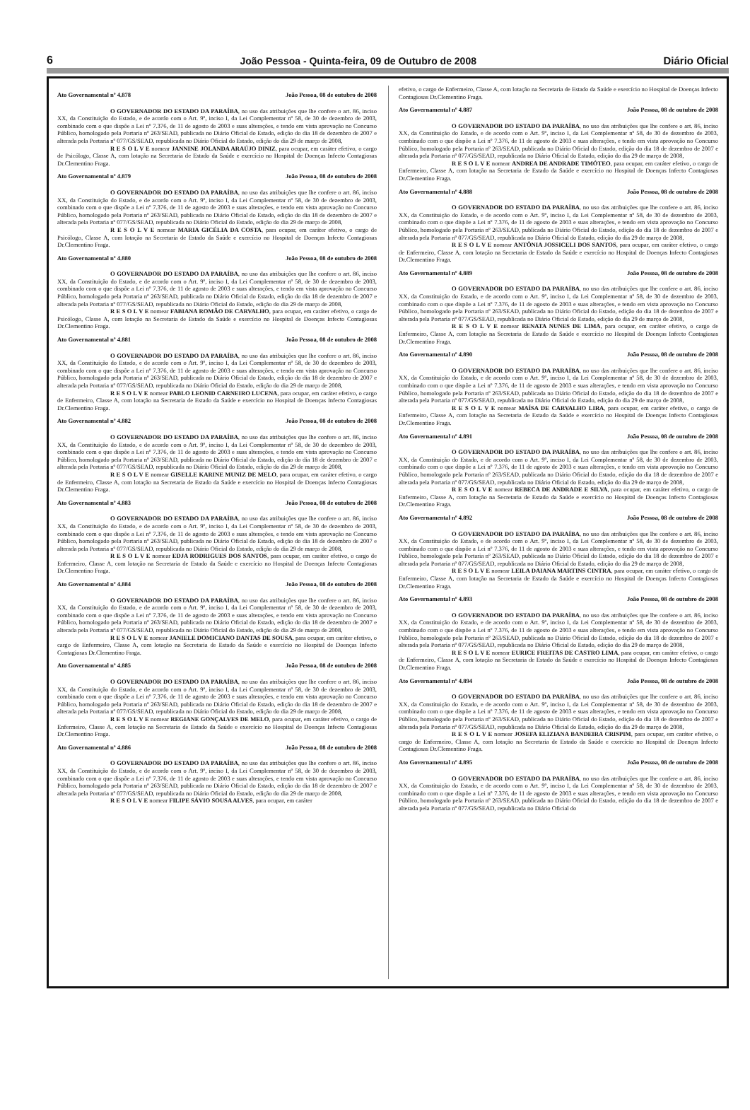6 João Pessoa - Quinta-feira, 09 de Outubro de 2008 Diário Oficial
Ato Governamental nº 4.878 João Pessoa, 08 de outubro de 2008
O GOVERNADOR DO ESTADO DA PARAÍBA, no uso das atribuições que lhe confere o art. 86, inciso XX, da Constituição do Estado, e de acordo com o Art. 9º, inciso I, da Lei Complementar nº 58, de 30 de dezembro de 2003, combinado com o que dispõe a Lei nº 7.376, de 11 de agosto de 2003 e suas alterações, e tendo em vista aprovação no Concurso Público, homologado pela Portaria nº 263/SEAD, publicada no Diário Oficial do Estado, edição do dia 18 de dezembro de 2007 e alterada pela Portaria nº 077/GS/SEAD, republicada no Diário Oficial do Estado, edição do dia 29 de março de 2008,
R E S O L V E nomear JANNINE JOLANDA ARAÚJO DINIZ, para ocupar, em caráter efetivo, o cargo de Psicólogo, Classe A, com lotação na Secretaria de Estado da Saúde e exercício no Hospital de Doenças Infecto Contagiosas Dr.Clementino Fraga.
Ato Governamental nº 4.879 João Pessoa, 08 de outubro de 2008
O GOVERNADOR DO ESTADO DA PARAÍBA, no uso das atribuições que lhe confere o art. 86, inciso XX, da Constituição do Estado, e de acordo com o Art. 9º, inciso I, da Lei Complementar nº 58, de 30 de dezembro de 2003, combinado com o que dispõe a Lei nº 7.376, de 11 de agosto de 2003 e suas alterações, e tendo em vista aprovação no Concurso Público, homologado pela Portaria nº 263/SEAD, publicada no Diário Oficial do Estado, edição do dia 18 de dezembro de 2007 e alterada pela Portaria nº 077/GS/SEAD, republicada no Diário Oficial do Estado, edição do dia 29 de março de 2008,
R E S O L V E nomear MARIA GICÉLIA DA COSTA, para ocupar, em caráter efetivo, o cargo de Psicólogo, Classe A, com lotação na Secretaria de Estado da Saúde e exercício no Hospital de Doenças Infecto Contagiosas Dr.Clementino Fraga.
Ato Governamental nº 4.880 João Pessoa, 08 de outubro de 2008
O GOVERNADOR DO ESTADO DA PARAÍBA, no uso das atribuições que lhe confere o art. 86, inciso XX, da Constituição do Estado, e de acordo com o Art. 9º, inciso I, da Lei Complementar nº 58, de 30 de dezembro de 2003, combinado com o que dispõe a Lei nº 7.376, de 11 de agosto de 2003 e suas alterações, e tendo em vista aprovação no Concurso Público, homologado pela Portaria nº 263/SEAD, publicada no Diário Oficial do Estado, edição do dia 18 de dezembro de 2007 e alterada pela Portaria nº 077/GS/SEAD, republicada no Diário Oficial do Estado, edição do dia 29 de março de 2008,
R E S O L V E nomear FABIANA ROMÃO DE CARVALHO, para ocupar, em caráter efetivo, o cargo de Psicólogo, Classe A, com lotação na Secretaria de Estado da Saúde e exercício no Hospital de Doenças Infecto Contagiosas Dr.Clementino Fraga.
Ato Governamental nº 4.881 João Pessoa, 08 de outubro de 2008
O GOVERNADOR DO ESTADO DA PARAÍBA, no uso das atribuições que lhe confere o art. 86, inciso XX, da Constituição do Estado, e de acordo com o Art. 9º, inciso I, da Lei Complementar nº 58, de 30 de dezembro de 2003, combinado com o que dispõe a Lei nº 7.376, de 11 de agosto de 2003 e suas alterações, e tendo em vista aprovação no Concurso Público, homologado pela Portaria nº 263/SEAD, publicada no Diário Oficial do Estado, edição do dia 18 de dezembro de 2007 e alterada pela Portaria nº 077/GS/SEAD, republicada no Diário Oficial do Estado, edição do dia 29 de março de 2008,
R E S O L V E nomear PABLO LEONID CARNEIRO LUCENA, para ocupar, em caráter efetivo, o cargo de Enfermeiro, Classe A, com lotação na Secretaria de Estado da Saúde e exercício no Hospital de Doenças Infecto Contagiosas Dr.Clementino Fraga.
Ato Governamental nº 4.882 João Pessoa, 08 de outubro de 2008
O GOVERNADOR DO ESTADO DA PARAÍBA, no uso das atribuições que lhe confere o art. 86, inciso XX, da Constituição do Estado, e de acordo com o Art. 9º, inciso I, da Lei Complementar nº 58, de 30 de dezembro de 2003, combinado com o que dispõe a Lei nº 7.376, de 11 de agosto de 2003 e suas alterações, e tendo em vista aprovação no Concurso Público, homologado pela Portaria nº 263/SEAD, publicada no Diário Oficial do Estado, edição do dia 18 de dezembro de 2007 e alterada pela Portaria nº 077/GS/SEAD, republicada no Diário Oficial do Estado, edição do dia 29 de março de 2008,
R E S O L V E nomear GISELLE KARINE MUNIZ DE MELO, para ocupar, em caráter efetivo, o cargo de Enfermeiro, Classe A, com lotação na Secretaria de Estado da Saúde e exercício no Hospital de Doenças Infecto Contagiosas Dr.Clementino Fraga.
Ato Governamental nº 4.883 João Pessoa, 08 de outubro de 2008
O GOVERNADOR DO ESTADO DA PARAÍBA, no uso das atribuições que lhe confere o art. 86, inciso XX, da Constituição do Estado, e de acordo com o Art. 9º, inciso I, da Lei Complementar nº 58, de 30 de dezembro de 2003, combinado com o que dispõe a Lei nº 7.376, de 11 de agosto de 2003 e suas alterações, e tendo em vista aprovação no Concurso Público, homologado pela Portaria nº 263/SEAD, publicada no Diário Oficial do Estado, edição do dia 18 de dezembro de 2007 e alterada pela Portaria nº 077/GS/SEAD, republicada no Diário Oficial do Estado, edição do dia 29 de março de 2008,
R E S O L V E nomear EDJA RODRIGUES DOS SANTOS, para ocupar, em caráter efetivo, o cargo de Enfermeiro, Classe A, com lotação na Secretaria de Estado da Saúde e exercício no Hospital de Doenças Infecto Contagiosas Dr.Clementino Fraga.
Ato Governamental nº 4.884 João Pessoa, 08 de outubro de 2008
O GOVERNADOR DO ESTADO DA PARAÍBA, no uso das atribuições que lhe confere o art. 86, inciso XX, da Constituição do Estado, e de acordo com o Art. 9º, inciso I, da Lei Complementar nº 58, de 30 de dezembro de 2003, combinado com o que dispõe a Lei nº 7.376, de 11 de agosto de 2003 e suas alterações, e tendo em vista aprovação no Concurso Público, homologado pela Portaria nº 263/SEAD, publicada no Diário Oficial do Estado, edição do dia 18 de dezembro de 2007 e alterada pela Portaria nº 077/GS/SEAD, republicada no Diário Oficial do Estado, edição do dia 29 de março de 2008,
R E S O L V E nomear JANIELE DOMICIANO DANTAS DE SOUSA, para ocupar, em caráter efetivo, o cargo de Enfermeiro, Classe A, com lotação na Secretaria de Estado da Saúde e exercício no Hospital de Doenças Infecto Contagiosas Dr.Clementino Fraga.
Ato Governamental nº 4.885 João Pessoa, 08 de outubro de 2008
O GOVERNADOR DO ESTADO DA PARAÍBA, no uso das atribuições que lhe confere o art. 86, inciso XX, da Constituição do Estado, e de acordo com o Art. 9º, inciso I, da Lei Complementar nº 58, de 30 de dezembro de 2003, combinado com o que dispõe a Lei nº 7.376, de 11 de agosto de 2003 e suas alterações, e tendo em vista aprovação no Concurso Público, homologado pela Portaria nº 263/SEAD, publicada no Diário Oficial do Estado, edição do dia 18 de dezembro de 2007 e alterada pela Portaria nº 077/GS/SEAD, republicada no Diário Oficial do Estado, edição do dia 29 de março de 2008,
R E S O L V E nomear REGIANE GONÇALVES DE MELO, para ocupar, em caráter efetivo, o cargo de Enfermeiro, Classe A, com lotação na Secretaria de Estado da Saúde e exercício no Hospital de Doenças Infecto Contagiosas Dr.Clementino Fraga.
Ato Governamental nº 4.886 João Pessoa, 08 de outubro de 2008
O GOVERNADOR DO ESTADO DA PARAÍBA, no uso das atribuições que lhe confere o art. 86, inciso XX, da Constituição do Estado, e de acordo com o Art. 9º, inciso I, da Lei Complementar nº 58, de 30 de dezembro de 2003, combinado com o que dispõe a Lei nº 7.376, de 11 de agosto de 2003 e suas alterações, e tendo em vista aprovação no Concurso Público, homologado pela Portaria nº 263/SEAD, publicada no Diário Oficial do Estado, edição do dia 18 de dezembro de 2007 e alterada pela Portaria nº 077/GS/SEAD, republicada no Diário Oficial do Estado, edição do dia 29 de março de 2008,
R E S O L V E nomear FILIPE SÁVIO SOUSA ALVES, para ocupar, em caráter
efetivo, o cargo de Enfermeiro, Classe A, com lotação na Secretaria de Estado da Saúde e exercício no Hospital de Doenças Infecto Contagiosas Dr.Clementino Fraga.
Ato Governamental nº 4.887 João Pessoa, 08 de outubro de 2008
O GOVERNADOR DO ESTADO DA PARAÍBA, no uso das atribuições que lhe confere o art. 86, inciso XX, da Constituição do Estado, e de acordo com o Art. 9º, inciso I, da Lei Complementar nº 58, de 30 de dezembro de 2003, combinado com o que dispõe a Lei nº 7.376, de 11 de agosto de 2003 e suas alterações, e tendo em vista aprovação no Concurso Público, homologado pela Portaria nº 263/SEAD, publicada no Diário Oficial do Estado, edição do dia 18 de dezembro de 2007 e alterada pela Portaria nº 077/GS/SEAD, republicada no Diário Oficial do Estado, edição do dia 29 de março de 2008,
R E S O L V E nomear ANDREA DE ANDRADE TIMÓTEO, para ocupar, em caráter efetivo, o cargo de Enfermeiro, Classe A, com lotação na Secretaria de Estado da Saúde e exercício no Hospital de Doenças Infecto Contagiosas Dr.Clementino Fraga.
Ato Governamental nº 4.888 João Pessoa, 08 de outubro de 2008
O GOVERNADOR DO ESTADO DA PARAÍBA, no uso das atribuições que lhe confere o art. 86, inciso XX, da Constituição do Estado, e de acordo com o Art. 9º, inciso I, da Lei Complementar nº 58, de 30 de dezembro de 2003, combinado com o que dispõe a Lei nº 7.376, de 11 de agosto de 2003 e suas alterações, e tendo em vista aprovação no Concurso Público, homologado pela Portaria nº 263/SEAD, publicada no Diário Oficial do Estado, edição do dia 18 de dezembro de 2007 e alterada pela Portaria nº 077/GS/SEAD, republicada no Diário Oficial do Estado, edição do dia 29 de março de 2008,
R E S O L V E nomear ANTÔNIA JOSSICELI DOS SANTOS, para ocupar, em caráter efetivo, o cargo de Enfermeiro, Classe A, com lotação na Secretaria de Estado da Saúde e exercício no Hospital de Doenças Infecto Contagiosas Dr.Clementino Fraga.
Ato Governamental nº 4.889 João Pessoa, 08 de outubro de 2008
O GOVERNADOR DO ESTADO DA PARAÍBA, no uso das atribuições que lhe confere o art. 86, inciso XX, da Constituição do Estado, e de acordo com o Art. 9º, inciso I, da Lei Complementar nº 58, de 30 de dezembro de 2003, combinado com o que dispõe a Lei nº 7.376, de 11 de agosto de 2003 e suas alterações, e tendo em vista aprovação no Concurso Público, homologado pela Portaria nº 263/SEAD, publicada no Diário Oficial do Estado, edição do dia 18 de dezembro de 2007 e alterada pela Portaria nº 077/GS/SEAD, republicada no Diário Oficial do Estado, edição do dia 29 de março de 2008,
R E S O L V E nomear RENATA NUNES DE LIMA, para ocupar, em caráter efetivo, o cargo de Enfermeiro, Classe A, com lotação na Secretaria de Estado da Saúde e exercício no Hospital de Doenças Infecto Contagiosas Dr.Clementino Fraga.
Ato Governamental nº 4.890 João Pessoa, 08 de outubro de 2008
O GOVERNADOR DO ESTADO DA PARAÍBA, no uso das atribuições que lhe confere o art. 86, inciso XX, da Constituição do Estado, e de acordo com o Art. 9º, inciso I, da Lei Complementar nº 58, de 30 de dezembro de 2003, combinado com o que dispõe a Lei nº 7.376, de 11 de agosto de 2003 e suas alterações, e tendo em vista aprovação no Concurso Público, homologado pela Portaria nº 263/SEAD, publicada no Diário Oficial do Estado, edição do dia 18 de dezembro de 2007 e alterada pela Portaria nº 077/GS/SEAD, republicada no Diário Oficial do Estado, edição do dia 29 de março de 2008,
R E S O L V E nomear MAÍSA DE CARVALHO LIRA, para ocupar, em caráter efetivo, o cargo de Enfermeiro, Classe A, com lotação na Secretaria de Estado da Saúde e exercício no Hospital de Doenças Infecto Contagiosas Dr.Clementino Fraga.
Ato Governamental nº 4.891 João Pessoa, 08 de outubro de 2008
O GOVERNADOR DO ESTADO DA PARAÍBA, no uso das atribuições que lhe confere o art. 86, inciso XX, da Constituição do Estado, e de acordo com o Art. 9º, inciso I, da Lei Complementar nº 58, de 30 de dezembro de 2003, combinado com o que dispõe a Lei nº 7.376, de 11 de agosto de 2003 e suas alterações, e tendo em vista aprovação no Concurso Público, homologado pela Portaria nº 263/SEAD, publicada no Diário Oficial do Estado, edição do dia 18 de dezembro de 2007 e alterada pela Portaria nº 077/GS/SEAD, republicada no Diário Oficial do Estado, edição do dia 29 de março de 2008,
R E S O L V E nomear REBECA DE ANDRADE E SILVA, para ocupar, em caráter efetivo, o cargo de Enfermeiro, Classe A, com lotação na Secretaria de Estado da Saúde e exercício no Hospital de Doenças Infecto Contagiosas Dr.Clementino Fraga.
Ato Governamental nº 4.892 João Pessoa, 08 de outubro de 2008
O GOVERNADOR DO ESTADO DA PARAÍBA, no uso das atribuições que lhe confere o art. 86, inciso XX, da Constituição do Estado, e de acordo com o Art. 9º, inciso I, da Lei Complementar nº 58, de 30 de dezembro de 2003, combinado com o que dispõe a Lei nº 7.376, de 11 de agosto de 2003 e suas alterações, e tendo em vista aprovação no Concurso Público, homologado pela Portaria nº 263/SEAD, publicada no Diário Oficial do Estado, edição do dia 18 de dezembro de 2007 e alterada pela Portaria nº 077/GS/SEAD, republicada no Diário Oficial do Estado, edição do dia 29 de março de 2008,
R E S O L V E nomear LEILA DAIANA MARTINS CINTRA, para ocupar, em caráter efetivo, o cargo de Enfermeiro, Classe A, com lotação na Secretaria de Estado da Saúde e exercício no Hospital de Doenças Infecto Contagiosas Dr.Clementino Fraga.
Ato Governamental nº 4.893 João Pessoa, 08 de outubro de 2008
O GOVERNADOR DO ESTADO DA PARAÍBA, no uso das atribuições que lhe confere o art. 86, inciso XX, da Constituição do Estado, e de acordo com o Art. 9º, inciso I, da Lei Complementar nº 58, de 30 de dezembro de 2003, combinado com o que dispõe a Lei nº 7.376, de 11 de agosto de 2003 e suas alterações, e tendo em vista aprovação no Concurso Público, homologado pela Portaria nº 263/SEAD, publicada no Diário Oficial do Estado, edição do dia 18 de dezembro de 2007 e alterada pela Portaria nº 077/GS/SEAD, republicada no Diário Oficial do Estado, edição do dia 29 de março de 2008,
R E S O L V E nomear EURICE FREITAS DE CASTRO LIMA, para ocupar, em caráter efetivo, o cargo de Enfermeiro, Classe A, com lotação na Secretaria de Estado da Saúde e exercício no Hospital de Doenças Infecto Contagiosas Dr.Clementino Fraga.
Ato Governamental nº 4.894 João Pessoa, 08 de outubro de 2008
O GOVERNADOR DO ESTADO DA PARAÍBA, no uso das atribuições que lhe confere o art. 86, inciso XX, da Constituição do Estado, e de acordo com o Art. 9º, inciso I, da Lei Complementar nº 58, de 30 de dezembro de 2003, combinado com o que dispõe a Lei nº 7.376, de 11 de agosto de 2003 e suas alterações, e tendo em vista aprovação no Concurso Público, homologado pela Portaria nº 263/SEAD, publicada no Diário Oficial do Estado, edição do dia 18 de dezembro de 2007 e alterada pela Portaria nº 077/GS/SEAD, republicada no Diário Oficial do Estado, edição do dia 29 de março de 2008,
R E S O L V E nomear JOSEFA ELIZIANA BANDEIRA CRISPIM, para ocupar, em caráter efetivo, o cargo de Enfermeiro, Classe A, com lotação na Secretaria de Estado da Saúde e exercício no Hospital de Doenças Infecto Contagiosas Dr.Clementino Fraga.
Ato Governamental nº 4.895 João Pessoa, 08 de outubro de 2008
O GOVERNADOR DO ESTADO DA PARAÍBA, no uso das atribuições que lhe confere o art. 86, inciso XX, da Constituição do Estado, e de acordo com o Art. 9º, inciso I, da Lei Complementar nº 58, de 30 de dezembro de 2003, combinado com o que dispõe a Lei nº 7.376, de 11 de agosto de 2003 e suas alterações, e tendo em vista aprovação no Concurso Público, homologado pela Portaria nº 263/SEAD, publicada no Diário Oficial do Estado, edição do dia 18 de dezembro de 2007 e alterada pela Portaria nº 077/GS/SEAD, republicada no Diário Oficial do